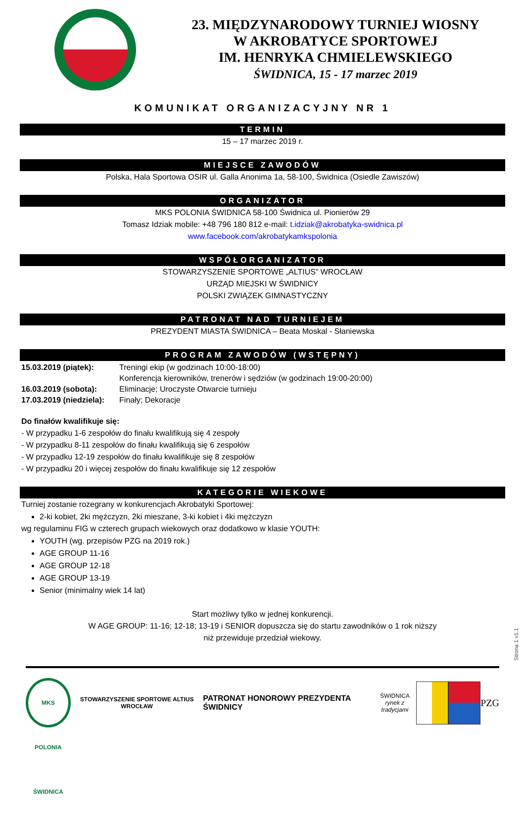23. MIĘDZYNARODOWY TURNIEJ WIOSNY
W AKROBATYCE SPORTOWEJ
IM. HENRYKA CHMIELEWSKIEGO
ŚWIDNICA, 15 - 17 marzec 2019
KOMUNIKAT ORGANIZACYJNY NR 1
TERMIN
15 – 17 marzec 2019 r.
MIEJSCE ZAWODÓW
Polska, Hala Sportowa OSIR ul. Galla Anonima 1a, 58-100, Świdnica (Osiedle Zawiszów)
ORGANIZATOR
MKS POLONIA ŚWIDNICA 58-100 Świdnica ul. Pionierów 29
Tomasz Idziak mobile: +48 796 180 812 e-mail: t.idziak@akrobatyka-swidnica.pl
www.facebook.com/akrobatykamkspolonia
WSPÓŁORGANIZATOR
STOWARZYSZENIE SPORTOWE „ALTIUS” WROCŁAW
URZĄD MIEJSKI W ŚWIDNICY
POLSKI ZWIĄZEK GIMNASTYCZNY
PATRONAT NAD TURNIEJEM
PREZYDENT MIASTA ŚWIDNICA – Beata Moskal - Słaniewska
PROGRAM ZAWODÓW (WSTĘPNY)
| 15.03.2019 (piątek): | Treningi ekip (w godzinach 10:00-18:00) Konferencja kierowników, trenerów i sędziów (w godzinach 19:00-20:00) |
| 16.03.2019 (sobota): | Eliminacje; Uroczyste Otwarcie turnieju |
| 17.03.2019 (niedziela): | Finały; Dekoracje |
Do finałów kwalifikuje się:
- W przypadku 1-6 zespołów do finału kwalifikują się 4 zespoły
- W przypadku 8-11 zespołów do finału kwalifikują się 6 zespołów
- W przypadku 12-19 zespołów do finału kwalifikuje się 8 zespołów
- W przypadku 20 i więcej zespołów do finału kwalifikuje się 12 zespołów
KATEGORIE WIEKOWE
Turniej zostanie rozegrany w konkurencjach Akrobatyki Sportowej:
2-ki kobiet, 2ki mężczyzn, 2ki mieszane, 3-ki kobiet i 4ki mężczyzn
wg regulaminu FIG w czterech grupach wiekowych oraz dodatkowo w klasie YOUTH:
YOUTH (wg. przepisów PZG na 2019 rok.)
AGE GROUP 11-16
AGE GROUP 12-18
AGE GROUP 13-19
Senior (minimalny wiek 14 lat)
Start możliwy tylko w jednej konkurencji.
W AGE GROUP: 11-16; 12-18; 13-19 i SENIOR dopuszcza się do startu zawodników o 1 rok niższy
niż przewiduje przedział wiekowy.
Strona 1 v1.1
MKS POLONIA ŚWIDNICA
STOWARZYSZENIE SPORTOWE ALTIUS WROCŁAW
PATRONAT HONOROWY PREZYDENTA ŚWIDNICY
ŚWIDNICA
rynek z tradycjami
PZG